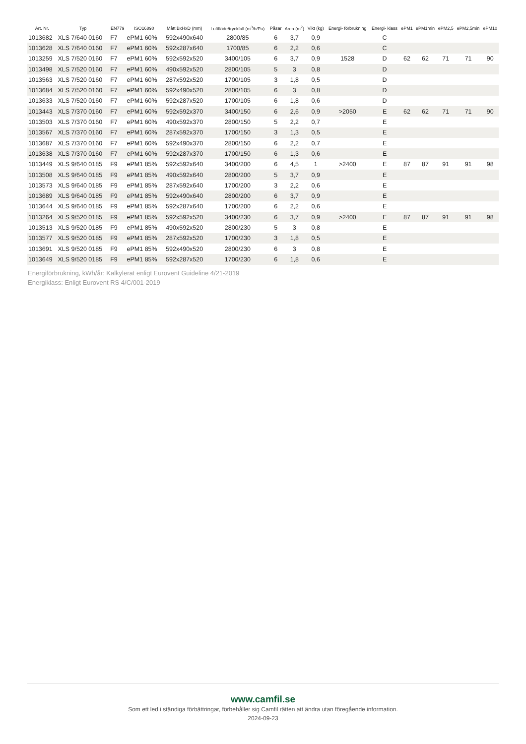| Art. Nr. | Typ | EN779 | ISO16890 | Mått BxHxD (mm) | Luftflöde/tryckfall (m<sup>3</sup>/h/Pa) | Påsar | Area (m<sup>2</sup>) | Vikt (kg) | Energi- förbrukning | Energi- klass | ePM1 | ePM1min | ePM2,5 | ePM2,5min | ePM10 |
| --- | --- | --- | --- | --- | --- | --- | --- | --- | --- | --- | --- | --- | --- | --- | --- |
| 1013682 | XLS 7/640 0160 | F7 | ePM1 60% | 592x490x640 | 2800/85 | 6 | 3,7 | 0,9 | | C | | | | | |
| 1013628 | XLS 7/640 0160 | F7 | ePM1 60% | 592x287x640 | 1700/85 | 6 | 2,2 | 0,6 | | C | | | | | |
| 1013259 | XLS 7/520 0160 | F7 | ePM1 60% | 592x592x520 | 3400/105 | 6 | 3,7 | 0,9 | 1528 | D | 62 | 62 | 71 | 71 | 90 |
| 1013498 | XLS 7/520 0160 | F7 | ePM1 60% | 490x592x520 | 2800/105 | 5 | 3 | 0,8 | | D | | | | | |
| 1013563 | XLS 7/520 0160 | F7 | ePM1 60% | 287x592x520 | 1700/105 | 3 | 1,8 | 0,5 | | D | | | | | |
| 1013684 | XLS 7/520 0160 | F7 | ePM1 60% | 592x490x520 | 2800/105 | 6 | 3 | 0,8 | | D | | | | | |
| 1013633 | XLS 7/520 0160 | F7 | ePM1 60% | 592x287x520 | 1700/105 | 6 | 1,8 | 0,6 | | D | | | | | |
| 1013443 | XLS 7/370 0160 | F7 | ePM1 60% | 592x592x370 | 3400/150 | 6 | 2,6 | 0,9 | >2050 | E | 62 | 62 | 71 | 71 | 90 |
| 1013503 | XLS 7/370 0160 | F7 | ePM1 60% | 490x592x370 | 2800/150 | 5 | 2,2 | 0,7 | | E | | | | | |
| 1013567 | XLS 7/370 0160 | F7 | ePM1 60% | 287x592x370 | 1700/150 | 3 | 1,3 | 0,5 | | E | | | | | |
| 1013687 | XLS 7/370 0160 | F7 | ePM1 60% | 592x490x370 | 2800/150 | 6 | 2,2 | 0,7 | | E | | | | | |
| 1013638 | XLS 7/370 0160 | F7 | ePM1 60% | 592x287x370 | 1700/150 | 6 | 1,3 | 0,6 | | E | | | | | |
| 1013449 | XLS 9/640 0185 | F9 | ePM1 85% | 592x592x640 | 3400/200 | 6 | 4,5 | 1 | >2400 | E | 87 | 87 | 91 | 91 | 98 |
| 1013508 | XLS 9/640 0185 | F9 | ePM1 85% | 490x592x640 | 2800/200 | 5 | 3,7 | 0,9 | | E | | | | | |
| 1013573 | XLS 9/640 0185 | F9 | ePM1 85% | 287x592x640 | 1700/200 | 3 | 2,2 | 0,6 | | E | | | | | |
| 1013689 | XLS 9/640 0185 | F9 | ePM1 85% | 592x490x640 | 2800/200 | 6 | 3,7 | 0,9 | | E | | | | | |
| 1013644 | XLS 9/640 0185 | F9 | ePM1 85% | 592x287x640 | 1700/200 | 6 | 2,2 | 0,6 | | E | | | | | |
| 1013264 | XLS 9/520 0185 | F9 | ePM1 85% | 592x592x520 | 3400/230 | 6 | 3,7 | 0,9 | >2400 | E | 87 | 87 | 91 | 91 | 98 |
| 1013513 | XLS 9/520 0185 | F9 | ePM1 85% | 490x592x520 | 2800/230 | 5 | 3 | 0,8 | | E | | | | | |
| 1013577 | XLS 9/520 0185 | F9 | ePM1 85% | 287x592x520 | 1700/230 | 3 | 1,8 | 0,5 | | E | | | | | |
| 1013691 | XLS 9/520 0185 | F9 | ePM1 85% | 592x490x520 | 2800/230 | 6 | 3 | 0,8 | | E | | | | | |
| 1013649 | XLS 9/520 0185 | F9 | ePM1 85% | 592x287x520 | 1700/230 | 6 | 1,8 | 0,6 | | E | | | | | |
Energiförbrukning, kWh/år: Kalkylerat enligt Eurovent Guideline 4/21-2019
Energiklass: Enligt Eurovent RS 4/C/001-2019
www.camfil.se
Som ett led i ständiga förbättringar, förbehåller sig Camfil rätten att ändra utan föregående information.
2024-09-23